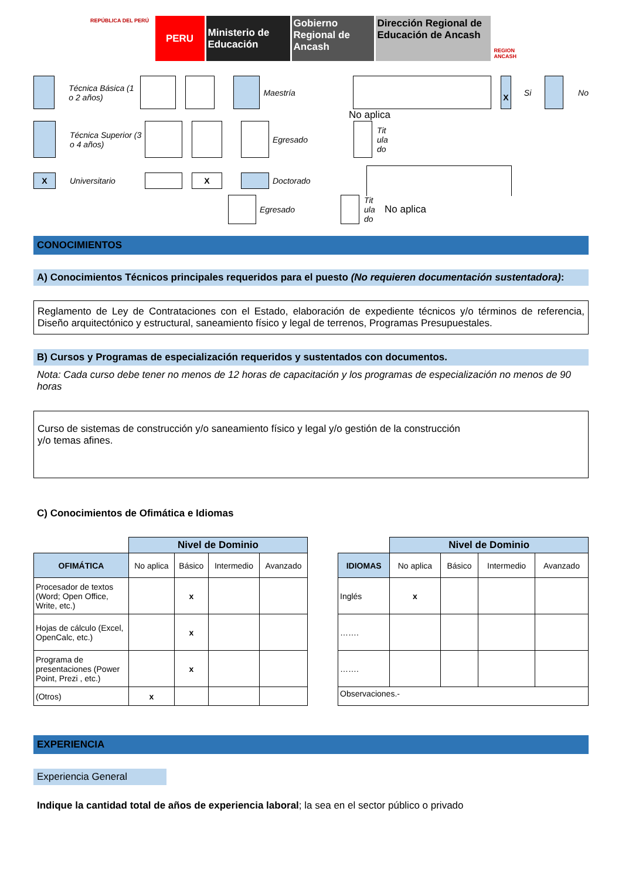REPÚBLICA DEL PERÚ
PERU Ministerio de Educación
Gobierno Regional de Ancash
Dirección Regional de Educación de Ancash
REGION ANCASH
Técnica Básica (1 o 2 años) Maestría X Si No
No aplica
Técnica Superior (3 o 4 años) Egresado Tit ula do
X Universitario X Doctorado
Egresado Tit ula do No aplica
CONOCIMIENTOS
A) Conocimientos Técnicos principales requeridos para el puesto (No requieren documentación sustentadora):
Reglamento de Ley de Contrataciones con el Estado, elaboración de expediente técnicos y/o términos de referencia, Diseño arquitectónico y estructural, saneamiento físico y legal de terrenos, Programas Presupuestales.
B) Cursos y Programas de especialización requeridos y sustentados con documentos.
Nota: Cada curso debe tener no menos de 12 horas de capacitación y los programas de especialización no menos de 90 horas
Curso de sistemas de construcción y/o saneamiento físico y legal y/o gestión de la construcción
y/o temas afines.
C) Conocimientos de Ofimática e Idiomas
| | Nivel de Dominio | | | |
| OFIMÁTICA | No aplica | Básico | Intermedio | Avanzado |
| Procesador de textos (Word; Open Office, Write, etc.) | | x | | |
| Hojas de cálculo (Excel, OpenCalc, etc.) | | x | | |
| Programa de presentaciones (Power Point, Prezi , etc.) | | x | | |
| (Otros) | x | | | |
| | Nivel de Dominio | | | |
| IDIOMAS | No aplica | Básico | Intermedio | Avanzado |
| Inglés | x | | | |
| ……. | | | | |
| ……. | | | | |
| Observaciones.- | | | | |
EXPERIENCIA
Experiencia General
Indique la cantidad total de años de experiencia laboral; la sea en el sector público o privado